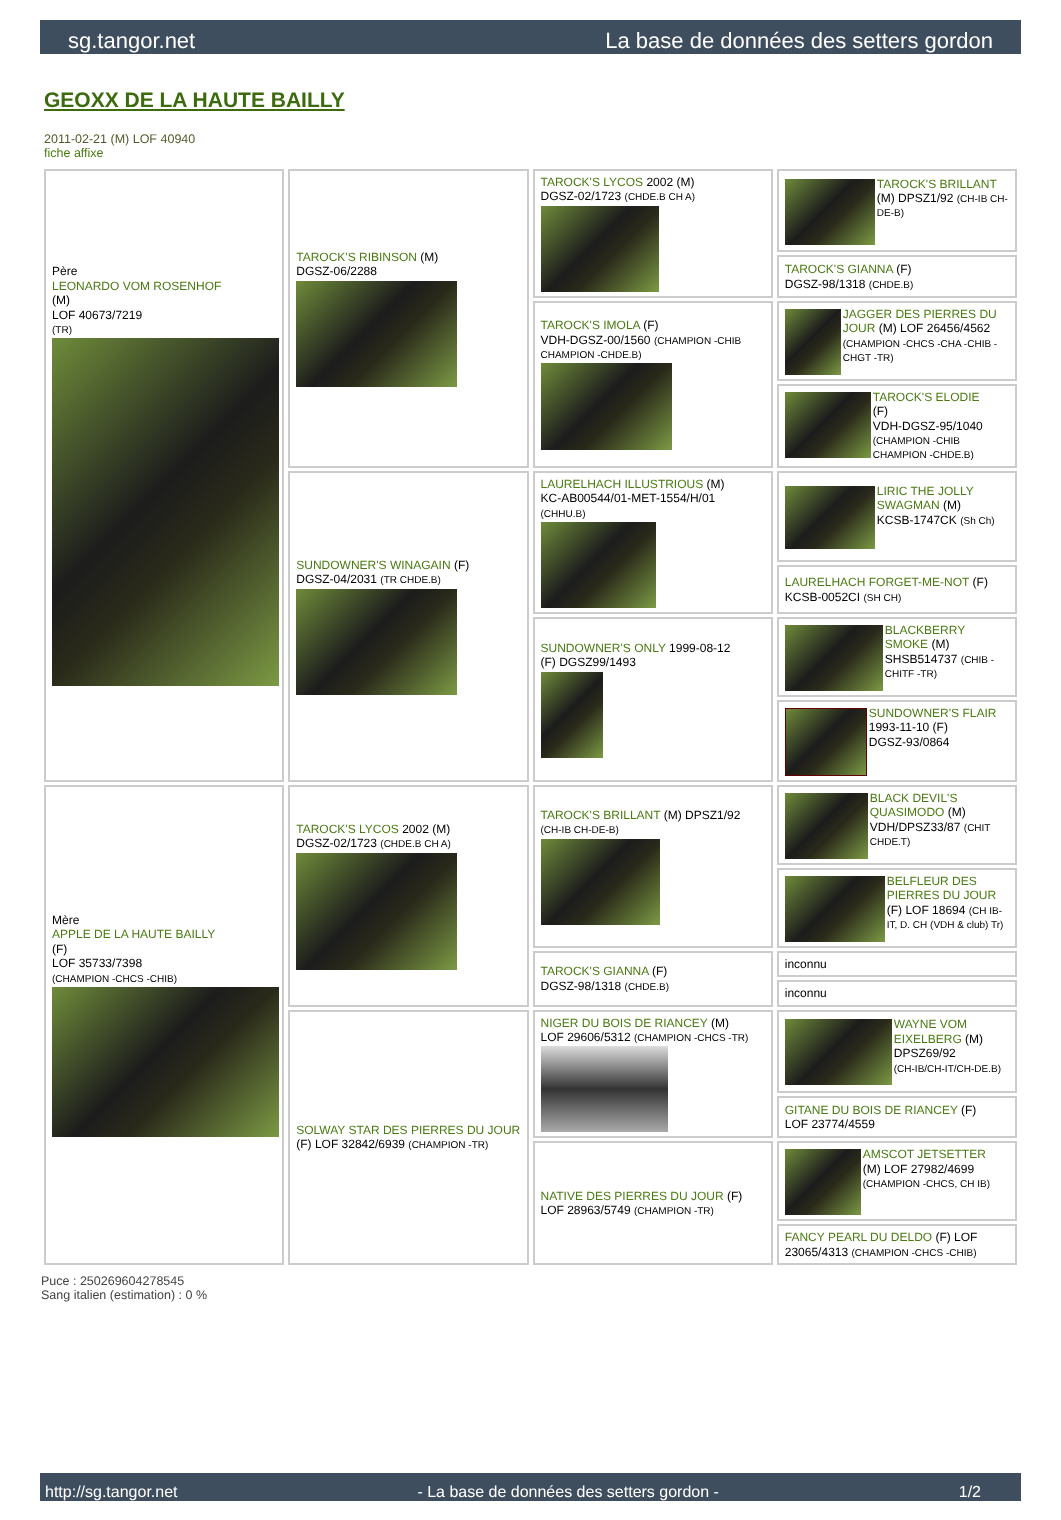sg.tangor.net La base de données des setters gordon
GEOXX DE LA HAUTE BAILLY
2011-02-21 (M) LOF 40940
fiche affixe
| Père LEONARDO VOM ROSENHOF (M) LOF 40673/7219 (TR) | TAROCK'S RIBINSON (M) DGSZ-06/2288 | TAROCK'S LYCOS 2002 (M) DGSZ-02/1723 (CHDE.B CH A) | TAROCK'S BRILLANT (M) DPSZ1/92 (CH-IB CH-DE-B) |
| | | | TAROCK'S GIANNA (F) DGSZ-98/1318 (CHDE.B) |
| | | TAROCK'S IMOLA (F) VDH-DGSZ-00/1560 (CHAMPION -CHIB CHAMPION -CHDE.B) | JAGGER DES PIERRES DU JOUR (M) LOF 26456/4562 (CHAMPION -CHCS -CHA -CHIB -CHGT -TR) |
| | | | TAROCK'S ELODIE (F) VDH-DGSZ-95/1040 (CHAMPION -CHIB CHAMPION -CHDE.B) |
| | SUNDOWNER'S WINAGAIN (F) DGSZ-04/2031 (TR CHDE.B) | LAURELHACH ILLUSTRIOUS (M) KC-AB00544/01-MET-1554/H/01 (CHHU.B) | LIRIC THE JOLLY SWAGMAN (M) KCSB-1747CK (Sh Ch) |
| | | | LAURELHACH FORGET-ME-NOT (F) KCSB-0052CI (SH CH) |
| | | SUNDOWNER'S ONLY 1999-08-12 (F) DGSZ99/1493 | BLACKBERRY SMOKE (M) SHSB514737 (CHIB -CHITF -TR) |
| | | | SUNDOWNER'S FLAIR 1993-11-10 (F) DGSZ-93/0864 |
| Mère APPLE DE LA HAUTE BAILLY (F) LOF 35733/7398 (CHAMPION -CHCS -CHIB) | TAROCK'S LYCOS 2002 (M) DGSZ-02/1723 (CHDE.B CH A) | TAROCK'S BRILLANT (M) DPSZ1/92 (CH-IB CH-DE-B) | BLACK DEVIL'S QUASIMODO (M) VDH/DPSZ33/87 (CHIT CHDE.T) |
| | | | BELFLEUR DES PIERRES DU JOUR (F) LOF 18694 (CH IB-IT, D. CH (VDH & club) Tr) |
| | | TAROCK'S GIANNA (F) DGSZ-98/1318 (CHDE.B) | inconnu |
| | | | inconnu |
| | SOLWAY STAR DES PIERRES DU JOUR (F) LOF 32842/6939 (CHAMPION -TR) | NIGER DU BOIS DE RIANCEY (M) LOF 29606/5312 (CHAMPION -CHCS -TR) | WAYNE VOM EIXELBERG (M) DPSZ69/92 (CH-IB/CH-IT/CH-DE.B) |
| | | | GITANE DU BOIS DE RIANCEY (F) LOF 23774/4559 |
| | | NATIVE DES PIERRES DU JOUR (F) LOF 28963/5749 (CHAMPION -TR) | AMSCOT JETSETTER (M) LOF 27982/4699 (CHAMPION -CHCS, CH IB) |
| | | | FANCY PEARL DU DELDO (F) LOF 23065/4313 (CHAMPION -CHCS -CHIB) |
Puce : 250269604278545
Sang italien (estimation) : 0 %
http://sg.tangor.net - La base de données des setters gordon - 1/2